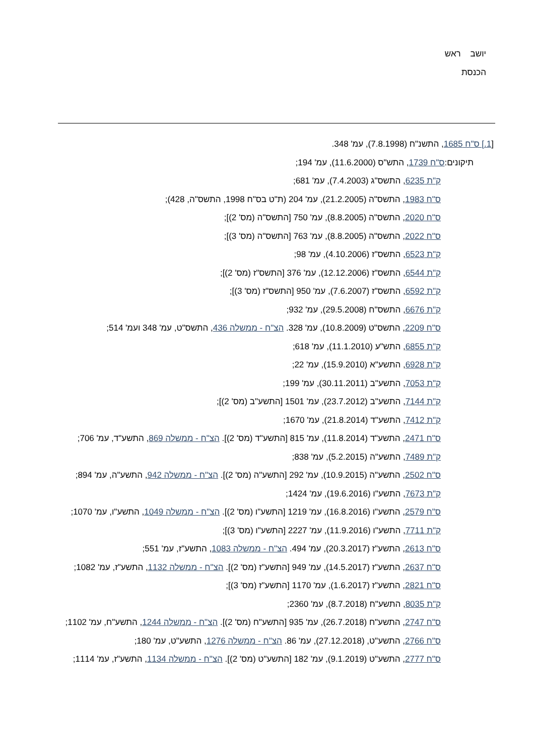יושב ראש
הכנסת
[1.] ס"ח 1685, התשנ"ח (7.8.1998), עמ' 348.
תיקונים:ס"ח 1739, התש"ס (11.6.2000), עמ' 194;
ק"ת 6235, התשס"ג (7.4.2003), עמ' 681;
ס"ח 1983, התשס"ה (21.2.2005), עמ' 204 (ת"ט בס"ח 1998, התשס"ה, 428);
ס"ח 2020, התשס"ה (8.8.2005), עמ' 750 [התשס"ה (מס' 2)];
ס"ח 2022, התשס"ה (8.8.2005), עמ' 763 [התשס"ה (מס' 3)];
ק"ת 6523, התשס"ז (4.10.2006), עמ' 98;
ק"ת 6544, התשס"ז (12.12.2006), עמ' 376 [התשס"ז (מס' 2)];
ק"ת 6592, התשס"ז (7.6.2007), עמ' 950 [התשס"ז (מס' 3)];
ק"ת 6676, התשס"ח (29.5.2008), עמ' 932;
ס"ח 2209, התשס"ט (10.8.2009), עמ' 328. הצ"ח - ממשלה 436, התשס"ט, עמ' 348 ועמ' 514;
ק"ת 6855, התש"ע (11.1.2010), עמ' 618;
ק"ת 6928, התשע"א (15.9.2010), עמ' 22;
ק"ת 7053, התשע"ב (30.11.2011), עמ' 199;
ק"ת 7144, התשע"ב (23.7.2012), עמ' 1501 [התשע"ב (מס' 2)];
ק"ת 7412, התשע"ד (21.8.2014), עמ' 1670;
ס"ח 2471, התשע"ד (11.8.2014), עמ' 815 [התשע"ד (מס' 2)]. הצ"ח - ממשלה 869, התשע"ד, עמ' 706;
ק"ת 7489, התשע"ה (5.2.2015), עמ' 838;
ס"ח 2502, התשע"ה (10.9.2015), עמ' 292 [התשע"ה (מס' 2)]. הצ"ח - ממשלה 942, התשע"ה, עמ' 894;
ק"ת 7673, התשע"ו (19.6.2016), עמ' 1424;
ס"ח 2579, התשע"ו (16.8.2016), עמ' 1219 [התשע"ו (מס' 2)]. הצ"ח - ממשלה 1049, התשע"ו, עמ' 1070;
ק"ת 7711, התשע"ו (11.9.2016), עמ' 2227 [התשע"ו (מס' 3)];
ס"ח 2613, התשע"ז (20.3.2017), עמ' 494. הצ"ח - ממשלה 1083, התשע"ז, עמ' 551;
ס"ח 2637, התשע"ז (14.5.2017), עמ' 949 [התשע"ז (מס' 2)]. הצ"ח - ממשלה 1132, התשע"ז, עמ' 1082;
ס"ח 2821, התשע"ז (1.6.2017), עמ' 1170 [התשע"ז (מס' 3)];
ק"ת 8035, התשע"ח (8.7.2018), עמ' 2360;
ס"ח 2747, התשע"ח (26.7.2018), עמ' 935 [התשע"ח (מס' 2)]. הצ"ח - ממשלה 1244, התשע"ח, עמ' 1102;
ס"ח 2766, התשע"ט, (27.12.2018), עמ' 86. הצ"ח - ממשלה 1276, התשע"ט, עמ' 180;
ס"ח 2777, התשע"ט (9.1.2019), עמ' 182 [התשע"ט (מס' 2)]. הצ"ח - ממשלה 1134, התשע"ז, עמ' 1114;